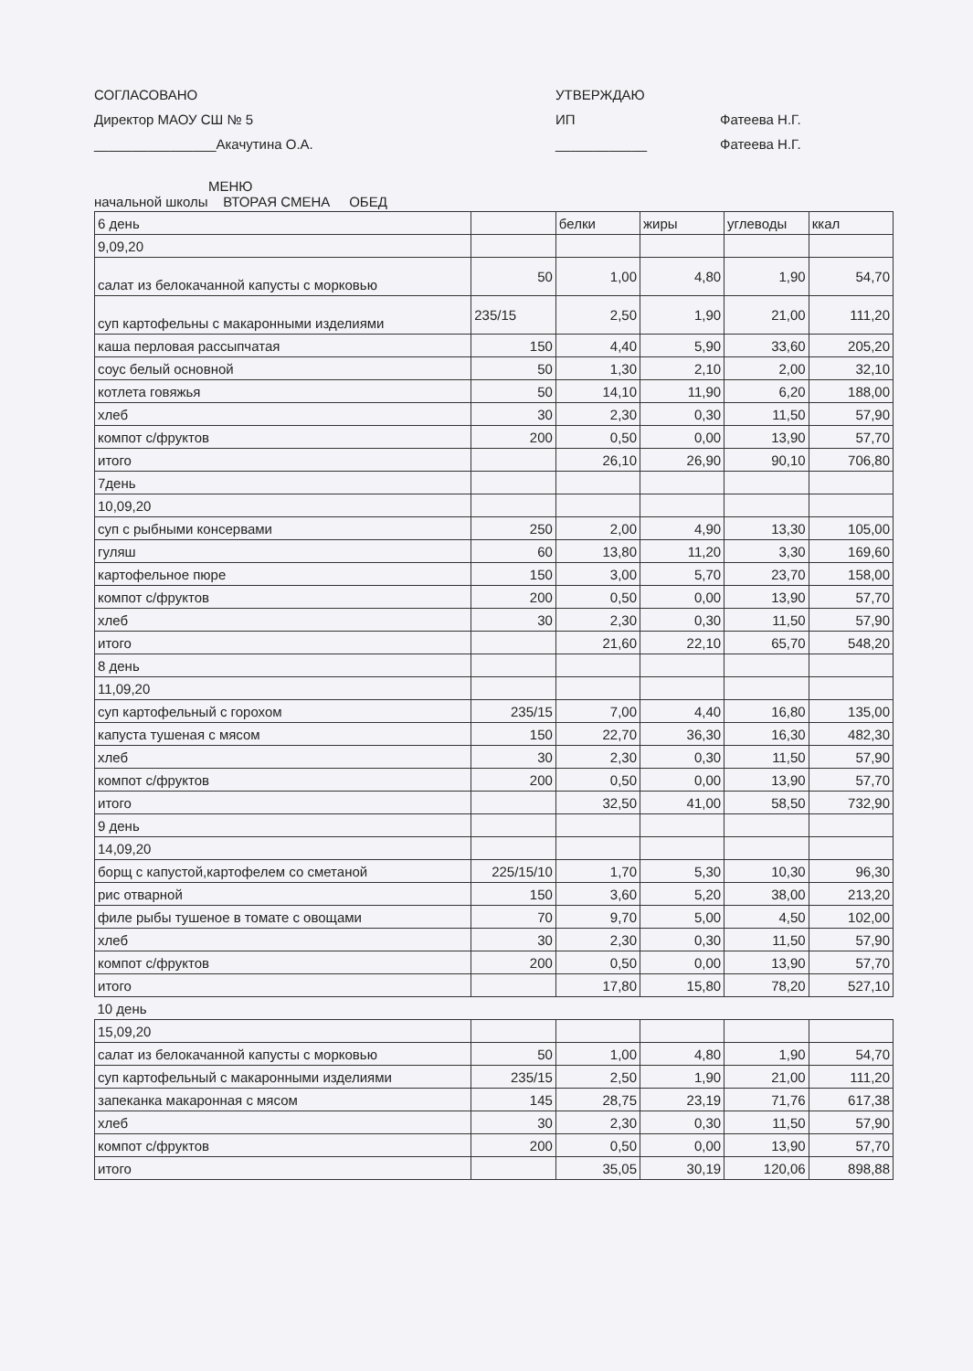СОГЛАСОВАНО
Директор МАОУ СШ № 5
________________Акачутина О.А.
УТВЕРЖДАЮ
ИП
____________
Фатеева Н.Г.
Фатеева Н.Г.
МЕНЮ
начальной школы ВТОРАЯ СМЕНА ОБЕД
| 6 день | | белки | жиры | углеводы | ккал |
| 9,09,20 | | | | | |
| салат из белокачанной капусты с морковью | 50 | 1,00 | 4,80 | 1,90 | 54,70 |
| суп картофельны с макаронными изделиями | 235/15 | 2,50 | 1,90 | 21,00 | 111,20 |
| каша перловая рассыпчатая | 150 | 4,40 | 5,90 | 33,60 | 205,20 |
| соус белый основной | 50 | 1,30 | 2,10 | 2,00 | 32,10 |
| котлета говяжья | 50 | 14,10 | 11,90 | 6,20 | 188,00 |
| хлеб | 30 | 2,30 | 0,30 | 11,50 | 57,90 |
| компот с/фруктов | 200 | 0,50 | 0,00 | 13,90 | 57,70 |
| итого | | 26,10 | 26,90 | 90,10 | 706,80 |
| 7день | | | | | |
| 10,09,20 | | | | | |
| суп с рыбными консервами | 250 | 2,00 | 4,90 | 13,30 | 105,00 |
| гуляш | 60 | 13,80 | 11,20 | 3,30 | 169,60 |
| картофельное пюре | 150 | 3,00 | 5,70 | 23,70 | 158,00 |
| компот с/фруктов | 200 | 0,50 | 0,00 | 13,90 | 57,70 |
| хлеб | 30 | 2,30 | 0,30 | 11,50 | 57,90 |
| итого | | 21,60 | 22,10 | 65,70 | 548,20 |
| 8 день | | | | | |
| 11,09,20 | | | | | |
| суп картофельный с горохом | 235/15 | 7,00 | 4,40 | 16,80 | 135,00 |
| капуста тушеная с мясом | 150 | 22,70 | 36,30 | 16,30 | 482,30 |
| хлеб | 30 | 2,30 | 0,30 | 11,50 | 57,90 |
| компот с/фруктов | 200 | 0,50 | 0,00 | 13,90 | 57,70 |
| итого | | 32,50 | 41,00 | 58,50 | 732,90 |
| 9 день | | | | | |
| 14,09,20 | | | | | |
| борщ с капустой,картофелем со сметаной | 225/15/10 | 1,70 | 5,30 | 10,30 | 96,30 |
| рис отварной | 150 | 3,60 | 5,20 | 38,00 | 213,20 |
| филе рыбы тушеное в томате с овощами | 70 | 9,70 | 5,00 | 4,50 | 102,00 |
| хлеб | 30 | 2,30 | 0,30 | 11,50 | 57,90 |
| компот с/фруктов | 200 | 0,50 | 0,00 | 13,90 | 57,70 |
| итого | | 17,80 | 15,80 | 78,20 | 527,10 |
| 10 день | | | | | |
| 15,09,20 | | | | | |
| салат из белокачанной капусты с морковью | 50 | 1,00 | 4,80 | 1,90 | 54,70 |
| суп картофельный с макаронными изделиями | 235/15 | 2,50 | 1,90 | 21,00 | 111,20 |
| запеканка макаронная с мясом | 145 | 28,75 | 23,19 | 71,76 | 617,38 |
| хлеб | 30 | 2,30 | 0,30 | 11,50 | 57,90 |
| компот с/фруктов | 200 | 0,50 | 0,00 | 13,90 | 57,70 |
| итого | | 35,05 | 30,19 | 120,06 | 898,88 |